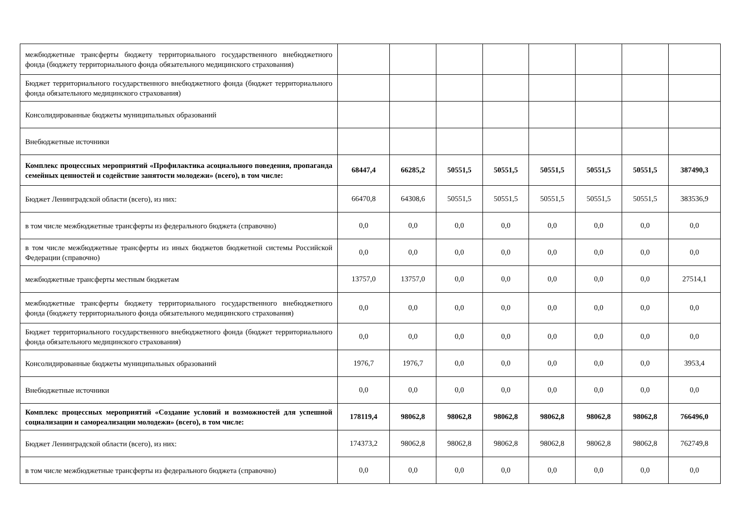| межбюджетные трансферты бюджету территориального государственного внебюджетного фонда (бюджету территориального фонда обязательного медицинского страхования) | | | | | | | | |
| Бюджет территориального государственного внебюджетного фонда (бюджет территориального фонда обязательного медицинского страхования) | | | | | | | | |
| Консолидированные бюджеты муниципальных образований | | | | | | | | |
| Внебюджетные источники | | | | | | | | |
| Комплекс процессных мероприятий «Профилактика асоциального поведения, пропаганда семейных ценностей и содействие занятости молодежи» (всего), в том числе: | 68447,4 | 66285,2 | 50551,5 | 50551,5 | 50551,5 | 50551,5 | 50551,5 | 387490,3 |
| Бюджет Ленинградской области (всего), из них: | 66470,8 | 64308,6 | 50551,5 | 50551,5 | 50551,5 | 50551,5 | 50551,5 | 383536,9 |
| в том числе межбюджетные трансферты из федерального бюджета (справочно) | 0,0 | 0,0 | 0,0 | 0,0 | 0,0 | 0,0 | 0,0 | 0,0 |
| в том числе межбюджетные трансферты из иных бюджетов бюджетной системы Российской Федерации (справочно) | 0,0 | 0,0 | 0,0 | 0,0 | 0,0 | 0,0 | 0,0 | 0,0 |
| межбюджетные трансферты местным бюджетам | 13757,0 | 13757,0 | 0,0 | 0,0 | 0,0 | 0,0 | 0,0 | 27514,1 |
| межбюджетные трансферты бюджету территориального государственного внебюджетного фонда (бюджету территориального фонда обязательного медицинского страхования) | 0,0 | 0,0 | 0,0 | 0,0 | 0,0 | 0,0 | 0,0 | 0,0 |
| Бюджет территориального государственного внебюджетного фонда (бюджет территориального фонда обязательного медицинского страхования) | 0,0 | 0,0 | 0,0 | 0,0 | 0,0 | 0,0 | 0,0 | 0,0 |
| Консолидированные бюджеты муниципальных образований | 1976,7 | 1976,7 | 0,0 | 0,0 | 0,0 | 0,0 | 0,0 | 3953,4 |
| Внебюджетные источники | 0,0 | 0,0 | 0,0 | 0,0 | 0,0 | 0,0 | 0,0 | 0,0 |
| Комплекс процессных мероприятий «Создание условий и возможностей для успешной социализации и самореализации молодежи» (всего), в том числе: | 178119,4 | 98062,8 | 98062,8 | 98062,8 | 98062,8 | 98062,8 | 98062,8 | 766496,0 |
| Бюджет Ленинградской области (всего), из них: | 174373,2 | 98062,8 | 98062,8 | 98062,8 | 98062,8 | 98062,8 | 98062,8 | 762749,8 |
| в том числе межбюджетные трансферты из федерального бюджета (справочно) | 0,0 | 0,0 | 0,0 | 0,0 | 0,0 | 0,0 | 0,0 | 0,0 |